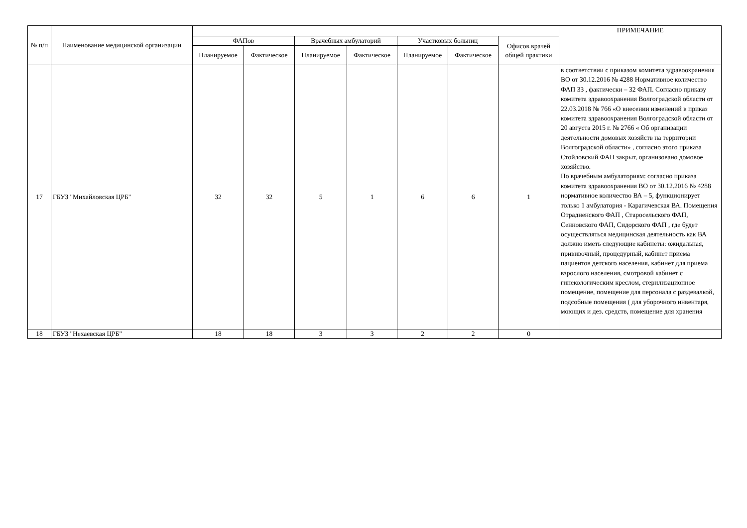| № п/п | Наименование медицинской организации | | | | | | | | ПРИМЕЧАНИЕ |
| --- | --- | --- | --- | --- | --- | --- | --- | --- | --- |
| | | ФАПов | | Врачебных амбулаторий | | Участковых больниц | | Офисов врачей общей практики | |
| | | Планируемое | Фактическое | Планируемое | Фактическое | Планируемое | Фактическое | | |
| 17 | ГБУЗ "Михайловская ЦРБ" | 32 | 32 | 5 | 1 | 6 | 6 | 1 | в соответствии с приказом комитета здравоохранения ВО от 30.12.2016 № 4288 Нормативное количество ФАП 33 , фактически – 32 ФАП. Согласно приказу комитета здравоохранения Волгоградской области от 22.03.2018 № 766 «О внесении изменений в приказ комитета здравоохранения Волгоградской области от 20 августа 2015 г. № 2766 « Об организации деятельности домовых хозяйств на территории Волгоградской области» , согласно этого приказа Стойловский ФАП закрыт, организовано домовое хозяйство. По врачебным амбулаториям: согласно приказа комитета здравоохранения ВО от 30.12.2016 № 4288 нормативное количество ВА – 5, функционирует только 1 амбулатория - Карагичевская ВА. Помещения Отрадненского ФАП , Старосельского ФАП, Сенновского ФАП, Сидорского ФАП , где будет осуществляться медицинская деятельность как ВА должно иметь следующие кабинеты: ожидальная, прививочный, процедурный, кабинет приема пациентов детского населения, кабинет для приема взрослого населения, смотровой кабинет с гинекологическим креслом, стерилизационное помещение, помещение для персонала с раздевалкой, подсобные помещения ( для уборочного инвентаря, моющих и дез. средств, помещение для хранения |
| 18 | ГБУЗ "Нехаевская ЦРБ" | 18 | 18 | 3 | 3 | 2 | 2 | 0 | |